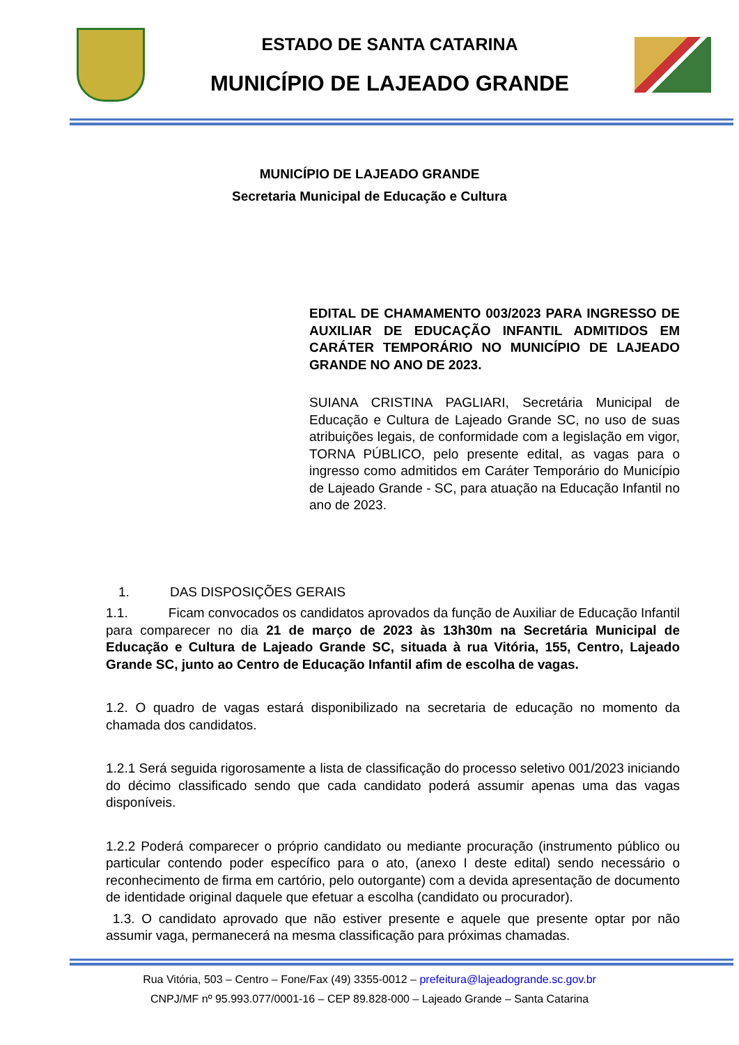ESTADO DE SANTA CATARINA
MUNICÍPIO DE LAJEADO GRANDE
MUNICÍPIO DE LAJEADO GRANDE
Secretaria Municipal de Educação e Cultura
EDITAL DE CHAMAMENTO 003/2023 PARA INGRESSO DE AUXILIAR DE EDUCAÇÃO INFANTIL ADMITIDOS EM CARÁTER TEMPORÁRIO NO MUNICÍPIO DE LAJEADO GRANDE NO ANO DE 2023.
SUIANA CRISTINA PAGLIARI, Secretária Municipal de Educação e Cultura de Lajeado Grande SC, no uso de suas atribuições legais, de conformidade com a legislação em vigor, TORNA PÚBLICO, pelo presente edital, as vagas para o ingresso como admitidos em Caráter Temporário do Município de Lajeado Grande - SC, para atuação na Educação Infantil no ano de 2023.
1. DAS DISPOSIÇÕES GERAIS
1.1. Ficam convocados os candidatos aprovados da função de Auxiliar de Educação Infantil para comparecer no dia 21 de março de 2023 às 13h30m na Secretária Municipal de Educação e Cultura de Lajeado Grande SC, situada à rua Vitória, 155, Centro, Lajeado Grande SC, junto ao Centro de Educação Infantil afim de escolha de vagas.
1.2. O quadro de vagas estará disponibilizado na secretaria de educação no momento da chamada dos candidatos.
1.2.1 Será seguida rigorosamente a lista de classificação do processo seletivo 001/2023 iniciando do décimo classificado sendo que cada candidato poderá assumir apenas uma das vagas disponíveis.
1.2.2 Poderá comparecer o próprio candidato ou mediante procuração (instrumento público ou particular contendo poder específico para o ato, (anexo I deste edital) sendo necessário o reconhecimento de firma em cartório, pelo outorgante) com a devida apresentação de documento de identidade original daquele que efetuar a escolha (candidato ou procurador).
1.3. O candidato aprovado que não estiver presente e aquele que presente optar por não assumir vaga, permanecerá na mesma classificação para próximas chamadas.
Rua Vitória, 503 – Centro – Fone/Fax (49) 3355-0012 – prefeitura@lajeadogrande.sc.gov.br
CNPJ/MF nº 95.993.077/0001-16 – CEP 89.828-000 – Lajeado Grande – Santa Catarina